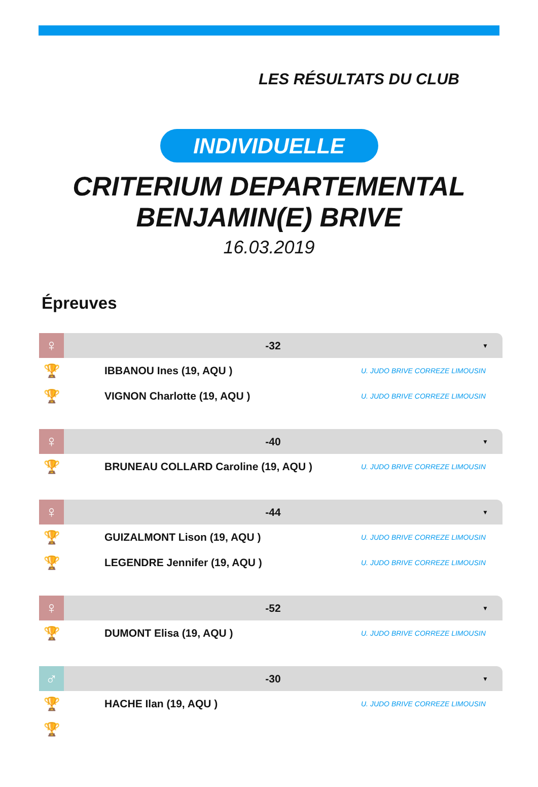LES RÉSULTATS DU CLUB
INDIVIDUELLE
CRITERIUM DEPARTEMENTAL
BENJAMIN(E) BRIVE
16.03.2019
Épreuves
♀
-32
▼
🏆
IBBANOU Ines (19, AQU )
U. JUDO BRIVE CORREZE LIMOUSIN
🏆
VIGNON Charlotte (19, AQU )
U. JUDO BRIVE CORREZE LIMOUSIN
♀
-40
▼
🏆
BRUNEAU COLLARD Caroline (19, AQU )
U. JUDO BRIVE CORREZE LIMOUSIN
♀
-44
▼
🏆
GUIZALMONT Lison (19, AQU )
U. JUDO BRIVE CORREZE LIMOUSIN
🏆
LEGENDRE Jennifer (19, AQU )
U. JUDO BRIVE CORREZE LIMOUSIN
♀
-52
▼
🏆
DUMONT Elisa (19, AQU )
U. JUDO BRIVE CORREZE LIMOUSIN
♂
-30
▼
🏆
HACHE Ilan (19, AQU )
U. JUDO BRIVE CORREZE LIMOUSIN
🏆